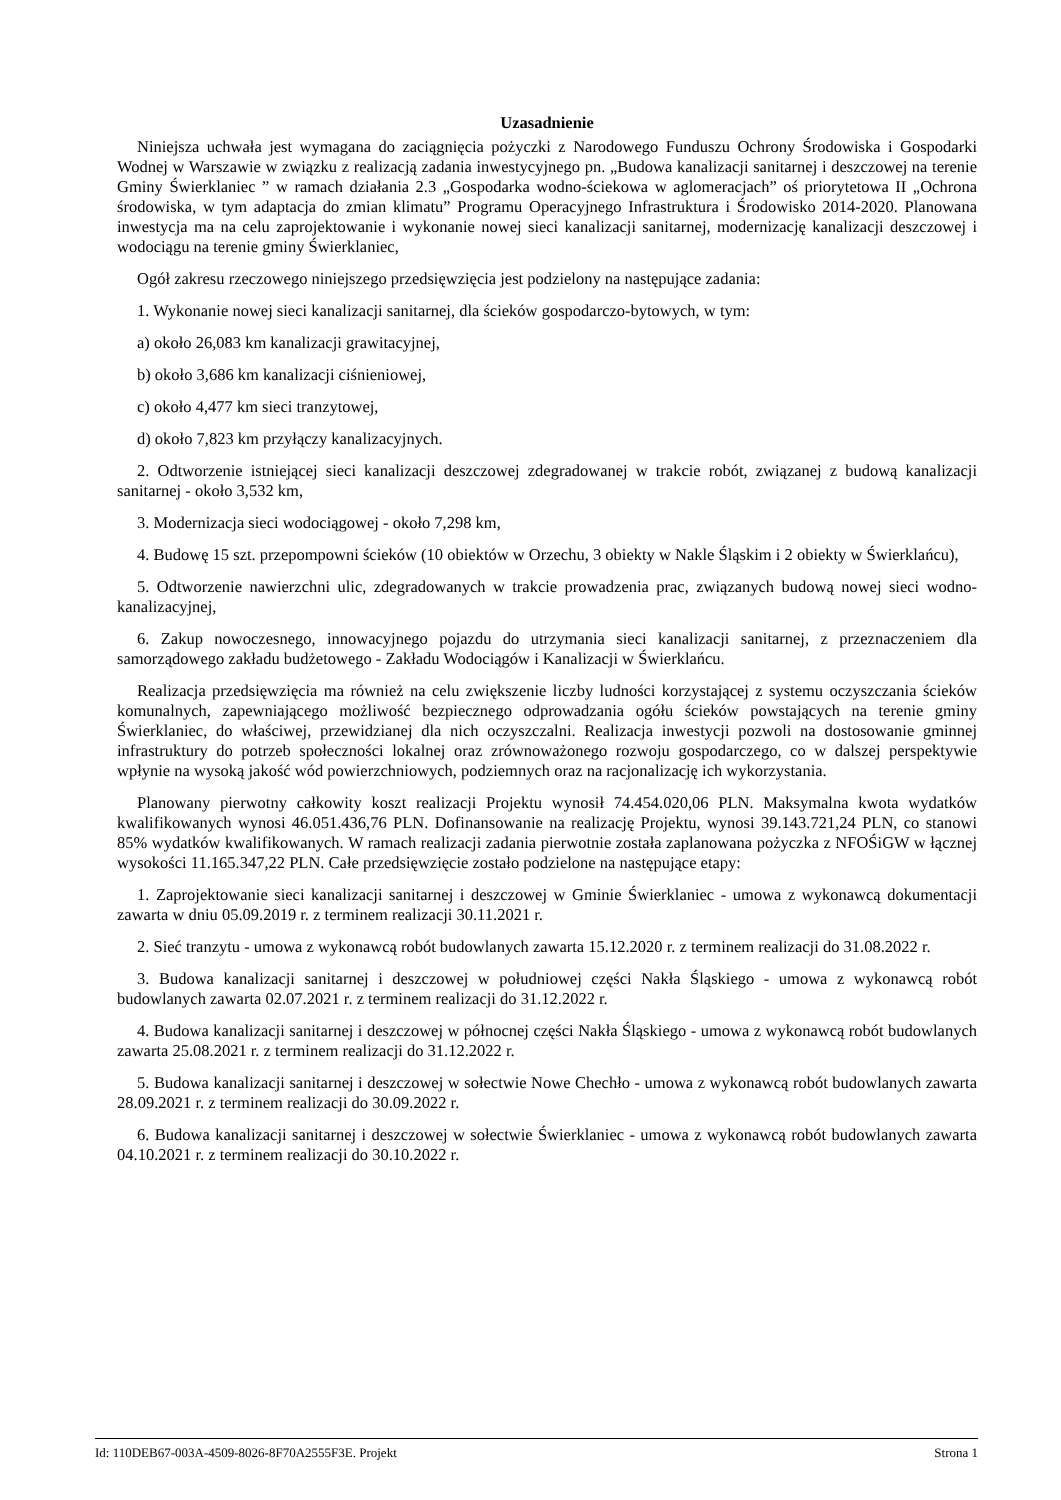Uzasadnienie
Niniejsza uchwała jest wymagana do zaciągnięcia pożyczki z Narodowego Funduszu Ochrony Środowiska i Gospodarki Wodnej w Warszawie w związku z realizacją zadania inwestycyjnego pn. „Budowa kanalizacji sanitarnej i deszczowej na terenie Gminy Świerklaniec ” w ramach działania 2.3 „Gospodarka wodno-ściekowa w aglomeracjach” oś priorytetowa II „Ochrona środowiska, w tym adaptacja do zmian klimatu” Programu Operacyjnego Infrastruktura i Środowisko 2014-2020. Planowana inwestycja ma na celu zaprojektowanie i wykonanie nowej sieci kanalizacji sanitarnej, modernizację kanalizacji deszczowej i wodociągu na terenie gminy Świerklaniec,
Ogół zakresu rzeczowego niniejszego przedsięwzięcia jest podzielony na następujące zadania:
1. Wykonanie nowej sieci kanalizacji sanitarnej, dla ścieków gospodarczo-bytowych, w tym:
a) około 26,083 km kanalizacji grawitacyjnej,
b) około 3,686 km kanalizacji ciśnieniowej,
c) około 4,477 km sieci tranzytowej,
d) około 7,823 km przyłączy kanalizacyjnych.
2. Odtworzenie istniejącej sieci kanalizacji deszczowej zdegradowanej w trakcie robót, związanej z budową kanalizacji sanitarnej - około 3,532 km,
3. Modernizacja sieci wodociągowej - około 7,298 km,
4. Budowę 15 szt. przepompowni ścieków (10 obiektów w Orzechu, 3 obiekty w Nakle Śląskim i 2 obiekty w Świerklańcu),
5. Odtworzenie nawierzchni ulic, zdegradowanych w trakcie prowadzenia prac, związanych budową nowej sieci wodno-kanalizacyjnej,
6. Zakup nowoczesnego, innowacyjnego pojazdu do utrzymania sieci kanalizacji sanitarnej, z przeznaczeniem dla samorządowego zakładu budżetowego - Zakładu Wodociągów i Kanalizacji w Świerklańcu.
Realizacja przedsięwzięcia ma również na celu zwiększenie liczby ludności korzystającej z systemu oczyszczania ścieków komunalnych, zapewniającego możliwość bezpiecznego odprowadzania ogółu ścieków powstających na terenie gminy Świerklaniec, do właściwej, przewidzianej dla nich oczyszczalni. Realizacja inwestycji pozwoli na dostosowanie gminnej infrastruktury do potrzeb społeczności lokalnej oraz zrównoważonego rozwoju gospodarczego, co w dalszej perspektywie wpłynie na wysoką jakość wód powierzchniowych, podziemnych oraz na racjonalizację ich wykorzystania.
Planowany pierwotny całkowity koszt realizacji Projektu wynosił 74.454.020,06 PLN. Maksymalna kwota wydatków kwalifikowanych wynosi 46.051.436,76 PLN. Dofinansowanie na realizację Projektu, wynosi 39.143.721,24 PLN, co stanowi 85% wydatków kwalifikowanych. W ramach realizacji zadania pierwotnie została zaplanowana pożyczka z NFOŚiGW w łącznej wysokości 11.165.347,22 PLN. Całe przedsięwzięcie zostało podzielone na następujące etapy:
1. Zaprojektowanie sieci kanalizacji sanitarnej i deszczowej w Gminie Świerklaniec - umowa z wykonawcą dokumentacji zawarta w dniu 05.09.2019 r. z terminem realizacji 30.11.2021 r.
2. Sieć tranzytu - umowa z wykonawcą robót budowlanych zawarta 15.12.2020 r. z terminem realizacji do 31.08.2022 r.
3. Budowa kanalizacji sanitarnej i deszczowej w południowej części Nakła Śląskiego - umowa z wykonawcą robót budowlanych zawarta 02.07.2021 r. z terminem realizacji do 31.12.2022 r.
4. Budowa kanalizacji sanitarnej i deszczowej w północnej części Nakła Śląskiego - umowa z wykonawcą robót budowlanych zawarta 25.08.2021 r. z terminem realizacji do 31.12.2022 r.
5. Budowa kanalizacji sanitarnej i deszczowej w sołectwie Nowe Chechło - umowa z wykonawcą robót budowlanych zawarta 28.09.2021 r. z terminem realizacji do 30.09.2022 r.
6. Budowa kanalizacji sanitarnej i deszczowej w sołectwie Świerklaniec - umowa z wykonawcą robót budowlanych zawarta 04.10.2021 r. z terminem realizacji do 30.10.2022 r.
Id: 110DEB67-003A-4509-8026-8F70A2555F3E. Projekt Strona 1